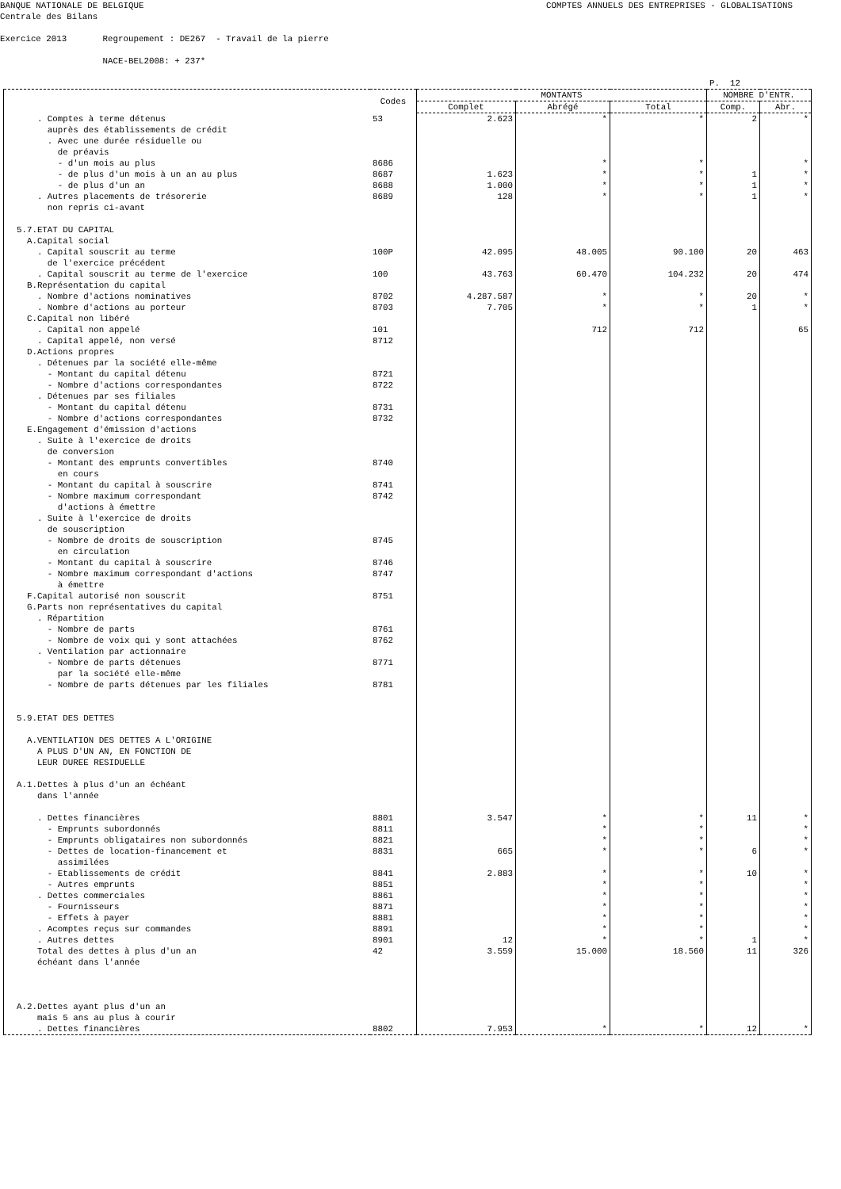BANQUE NATIONALE DE BELGIQUE Centrale des Bilans COMPTES ANNUELS DES ENTREPRISES - GLOBALISATIONS
Exercice 2013 Regroupement : DE267 - Travail de la pierre NACE-BEL2008: + 237*
P. 12
| | Codes | MONTANTS | | | NOMBRE D'ENTR. | |
| --- | --- | --- | --- | --- | --- | --- |
| | | Complet | Abrégé | Total | Comp. | Abr. |
| . Comptes à terme détenus | 53 | 2.623 | * | * | 2 | * |
| auprès des établissements de crédit | | | | | | |
| . Avec une durée résiduelle ou | | | | | | |
| de préavis | | | | | | |
| - d'un mois au plus | 8686 | | * | * | | * |
| - de plus d'un mois à un an au plus | 8687 | 1.623 | * | * | 1 | * |
| - de plus d'un an | 8688 | 1.000 | * | * | 1 | * |
| . Autres placements de trésorerie | 8689 | 128 | * | * | 1 | * |
| non repris ci-avant | | | | | | |
| 5.7.ETAT DU CAPITAL | | | | | | |
| A.Capital social | | | | | | |
| . Capital souscrit au terme | 100P | 42.095 | 48.005 | 90.100 | 20 | 463 |
| de l'exercice précédent | | | | | | |
| . Capital souscrit au terme de l'exercice | 100 | 43.763 | 60.470 | 104.232 | 20 | 474 |
| B.Représentation du capital | | | | | | |
| . Nombre d'actions nominatives | 8702 | 4.287.587 | * | * | 20 | * |
| . Nombre d'actions au porteur | 8703 | 7.705 | * | * | 1 | * |
| C.Capital non libéré | | | | | | |
| . Capital non appelé | 101 | | 712 | 712 | | 65 |
| . Capital appelé, non versé | 8712 | | | | | |
| D.Actions propres | | | | | | |
| . Détenues par la société elle-même | | | | | | |
| - Montant du capital détenu | 8721 | | | | | |
| - Nombre d'actions correspondantes | 8722 | | | | | |
| . Détenues par ses filiales | | | | | | |
| - Montant du capital détenu | 8731 | | | | | |
| - Nombre d'actions correspondantes | 8732 | | | | | |
| E.Engagement d'émission d'actions | | | | | | |
| . Suite à l'exercice de droits | | | | | | |
| de conversion | | | | | | |
| - Montant des emprunts convertibles | 8740 | | | | | |
| en cours | | | | | | |
| - Montant du capital à souscrire | 8741 | | | | | |
| - Nombre maximum correspondant | 8742 | | | | | |
| d'actions à émettre | | | | | | |
| . Suite à l'exercice de droits | | | | | | |
| de souscription | | | | | | |
| - Nombre de droits de souscription | 8745 | | | | | |
| en circulation | | | | | | |
| - Montant du capital à souscrire | 8746 | | | | | |
| - Nombre maximum correspondant d'actions | 8747 | | | | | |
| à émettre | | | | | | |
| F.Capital autorisé non souscrit | 8751 | | | | | |
| G.Parts non représentatives du capital | | | | | | |
| . Répartition | | | | | | |
| - Nombre de parts | 8761 | | | | | |
| - Nombre de voix qui y sont attachées | 8762 | | | | | |
| . Ventilation par actionnaire | | | | | | |
| - Nombre de parts détenues | 8771 | | | | | |
| par la société elle-même | | | | | | |
| - Nombre de parts détenues par les filiales | 8781 | | | | | |
| 5.9.ETAT DES DETTES | | | | | | |
| A.VENTILATION DES DETTES A L'ORIGINE | | | | | | |
| A PLUS D'UN AN, EN FONCTION DE | | | | | | |
| LEUR DUREE RESIDUELLE | | | | | | |
| A.1.Dettes à plus d'un an échéant | | | | | | |
| dans l'année | | | | | | |
| . Dettes financières | 8801 | 3.547 | * | * | 11 | * |
| - Emprunts subordonnés | 8811 | | * | * | | * |
| - Emprunts obligataires non subordonnés | 8821 | | * | * | | * |
| - Dettes de location-financement et | 8831 | 665 | * | * | 6 | * |
| assimilées | | | | | | |
| - Etablissements de crédit | 8841 | 2.883 | * | * | 10 | * |
| - Autres emprunts | 8851 | | * | * | | * |
| . Dettes commerciales | 8861 | | * | * | | * |
| - Fournisseurs | 8871 | | * | * | | * |
| - Effets à payer | 8881 | | * | * | | * |
| . Acomptes reçus sur commandes | 8891 | | * | * | | * |
| . Autres dettes | 8901 | 12 | * | * | 1 | * |
| Total des dettes à plus d'un an | 42 | 3.559 | 15.000 | 18.560 | 11 | 326 |
| échéant dans l'année | | | | | | |
| A.2.Dettes ayant plus d'un an | | | | | | |
| mais 5 ans au plus à courir | | | | | | |
| . Dettes financières | 8802 | 7.953 | * | * | 12 | * |